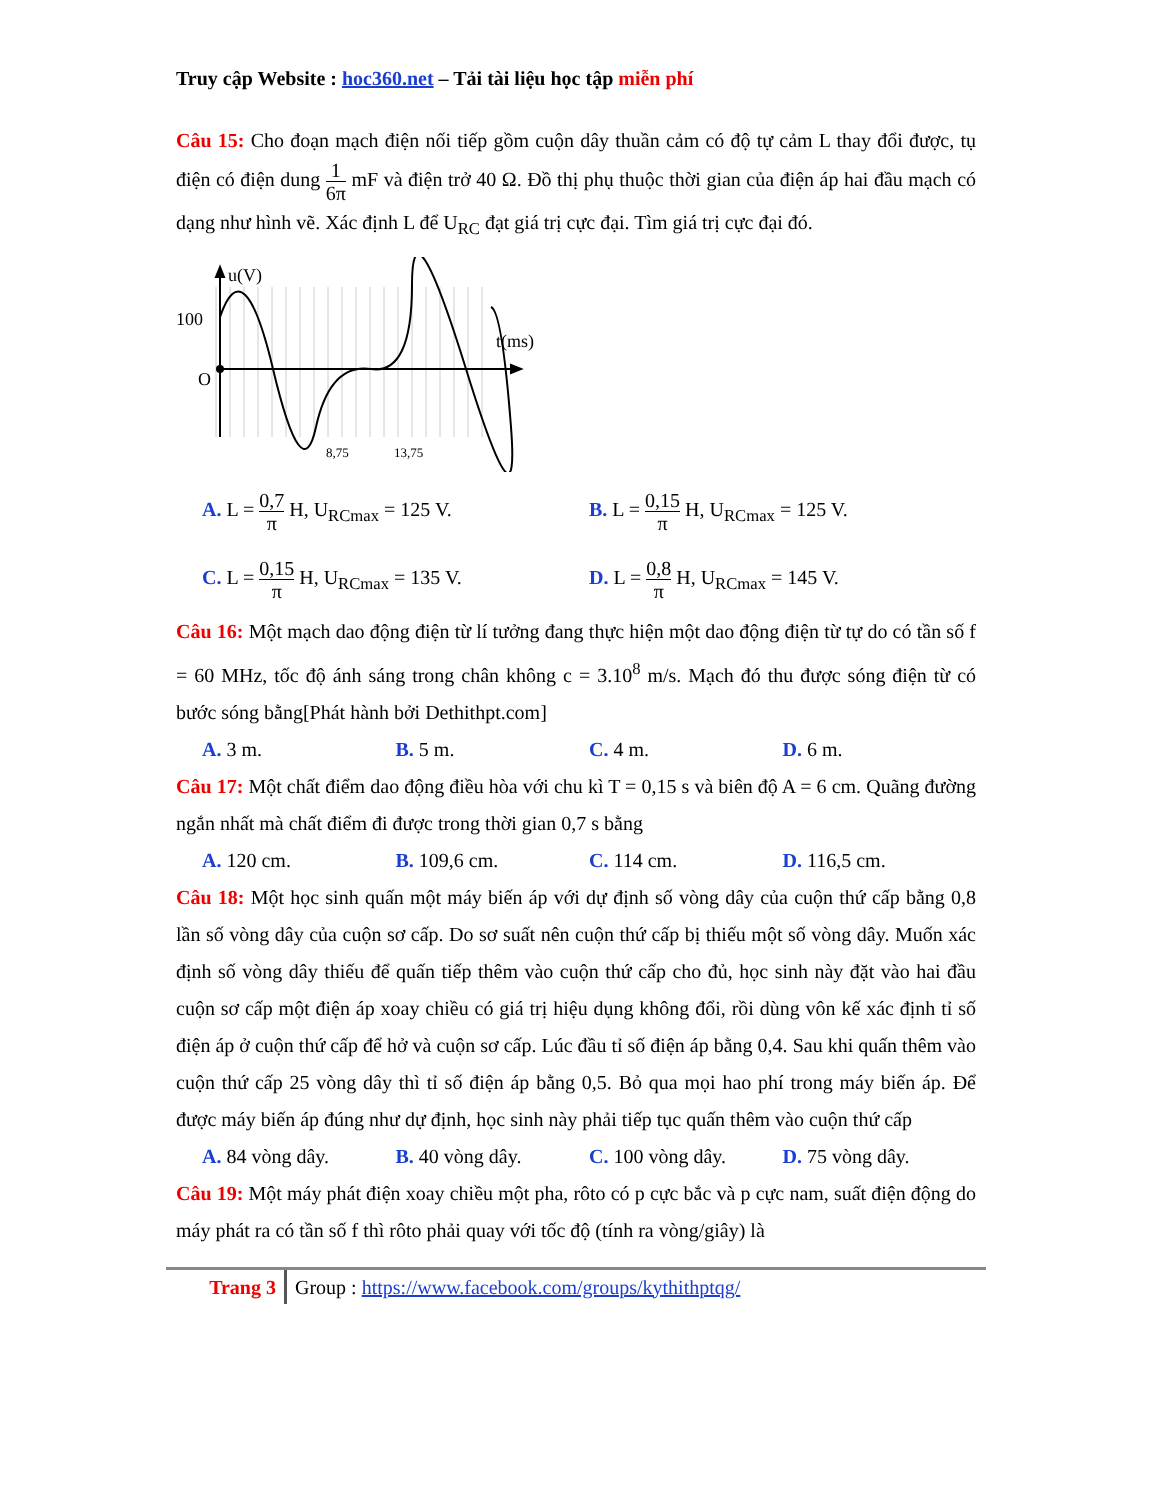Truy cập Website : hoc360.net – Tải tài liệu học tập miễn phí
Câu 15: Cho đoạn mạch điện nối tiếp gồm cuộn dây thuần cảm có độ tự cảm L thay đổi được, tụ điện có điện dung 1 6π mF và điện trở 40 Ω. Đồ thị phụ thuộc thời gian của điện áp hai đầu mạch có dạng như hình vẽ. Xác định L để U<sub>RC</sub> đạt giá trị cực đại. Tìm giá trị cực đại đó.
u(V)
100
O
t(ms)
8,75
13,75
A. L = 0,7 π H, U<sub>RCmax</sub> = 125 V. B. L = 0,15 π H, U<sub>RCmax</sub> = 125 V.
C. L = 0,15 π H, U<sub>RCmax</sub> = 135 V. D. L = 0,8 π H, U<sub>RCmax</sub> = 145 V.
Câu 16: Một mạch dao động điện từ lí tưởng đang thực hiện một dao động điện từ tự do có tần số f = 60 MHz, tốc độ ánh sáng trong chân không c = 3.10<sup>8</sup> m/s. Mạch đó thu được sóng điện từ có bước sóng bằng[Phát hành bởi Dethithpt.com]
A. 3 m. B. 5 m. C. 4 m. D. 6 m.
Câu 17: Một chất điểm dao động điều hòa với chu kì T = 0,15 s và biên độ A = 6 cm. Quãng đường ngắn nhất mà chất điểm đi được trong thời gian 0,7 s bằng
A. 120 cm. B. 109,6 cm. C. 114 cm. D. 116,5 cm.
Câu 18: Một học sinh quấn một máy biến áp với dự định số vòng dây của cuộn thứ cấp bằng 0,8 lần số vòng dây của cuộn sơ cấp. Do sơ suất nên cuộn thứ cấp bị thiếu một số vòng dây. Muốn xác định số vòng dây thiếu để quấn tiếp thêm vào cuộn thứ cấp cho đủ, học sinh này đặt vào hai đầu cuộn sơ cấp một điện áp xoay chiều có giá trị hiệu dụng không đổi, rồi dùng vôn kế xác định tỉ số điện áp ở cuộn thứ cấp để hở và cuộn sơ cấp. Lúc đầu tỉ số điện áp bằng 0,4. Sau khi quấn thêm vào cuộn thứ cấp 25 vòng dây thì tỉ số điện áp bằng 0,5. Bỏ qua mọi hao phí trong máy biến áp. Để được máy biến áp đúng như dự định, học sinh này phải tiếp tục quấn thêm vào cuộn thứ cấp
A. 84 vòng dây. B. 40 vòng dây. C. 100 vòng dây. D. 75 vòng dây.
Câu 19: Một máy phát điện xoay chiều một pha, rôto có p cực bắc và p cực nam, suất điện động do máy phát ra có tần số f thì rôto phải quay với tốc độ (tính ra vòng/giây) là
Trang 3 Group : https://www.facebook.com/groups/kythithptqg/